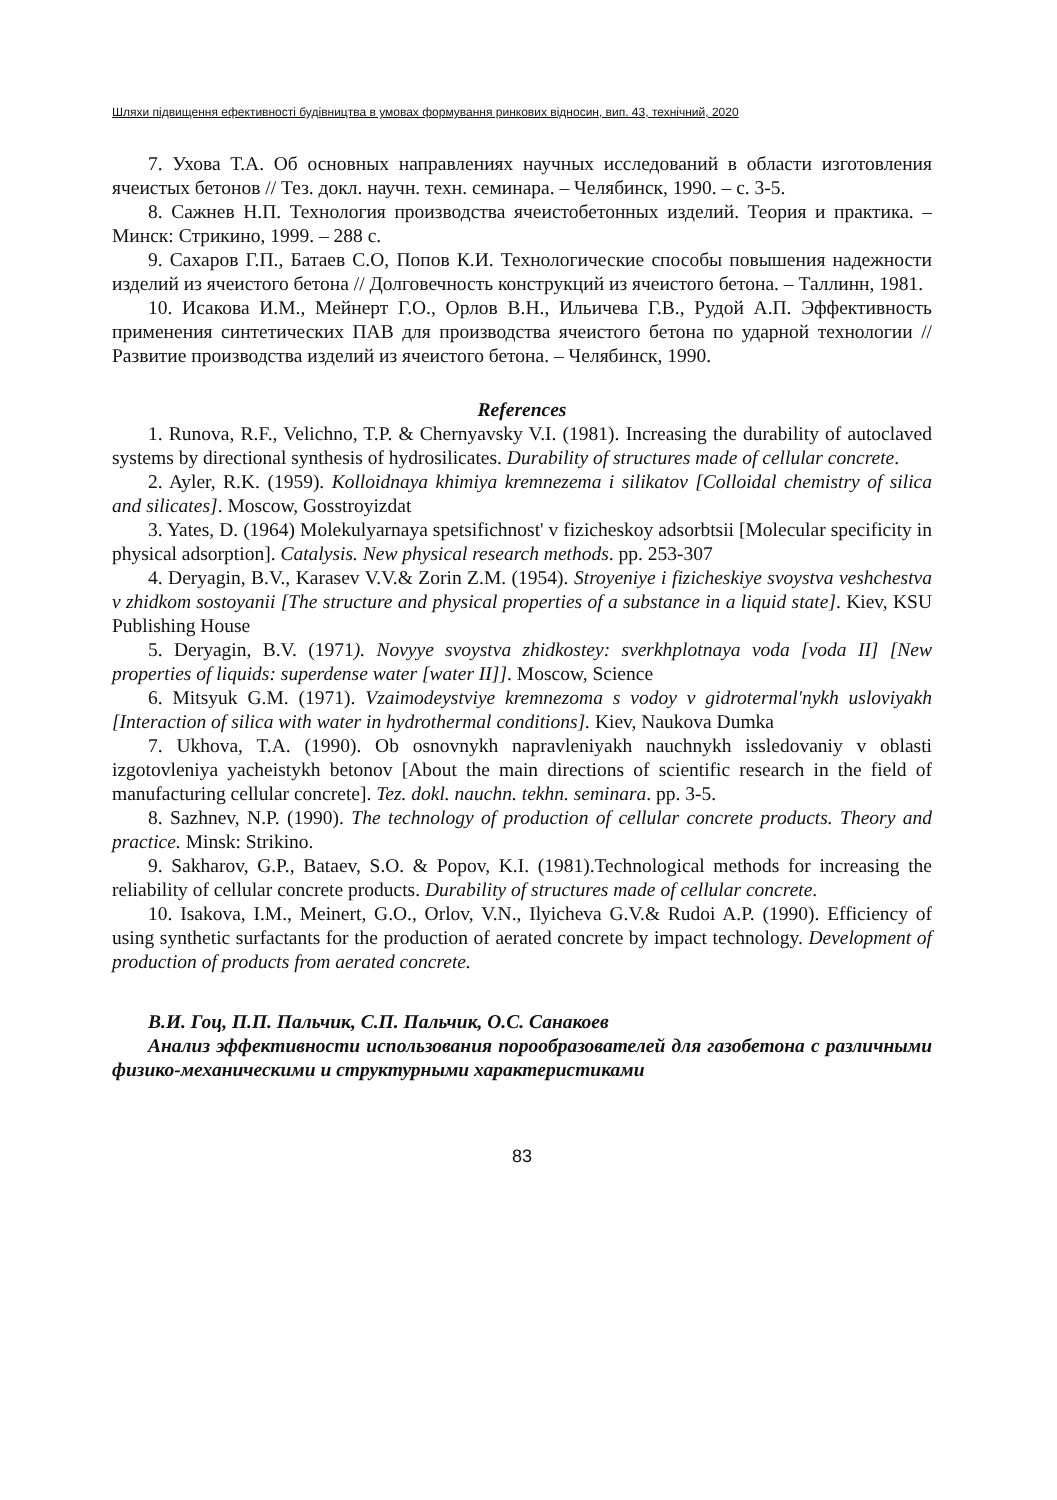Шляхи підвищення ефективності будівництва в умовах формування ринкових відносин, вип. 43, технічний, 2020
7. Ухова Т.А. Об основных направлениях научных исследований в области изготовления ячеистых бетонов // Тез. докл. научн. техн. семинара. – Челябинск, 1990. – с. 3-5.
8. Сажнев Н.П. Технология производства ячеистобетонных изделий. Теория и практика. – Минск: Стрикино, 1999. – 288 с.
9. Сахаров Г.П., Батаев С.О, Попов К.И. Технологические способы повышения надежности изделий из ячеистого бетона // Долговечность конструкций из ячеистого бетона. – Таллинн, 1981.
10. Исакова И.М., Мейнерт Г.О., Орлов В.Н., Ильичева Г.В., Рудой А.П. Эффективность применения синтетических ПАВ для производства ячеистого бетона по ударной технологии // Развитие производства изделий из ячеистого бетона. – Челябинск, 1990.
References
1. Runova, R.F., Velichno, T.P. & Chernyavsky V.I. (1981). Increasing the durability of autoclaved systems by directional synthesis of hydrosilicates. Durability of structures made of cellular concrete.
2. Ayler, R.K. (1959). Kolloidnaya khimiya kremnezema i silikatov [Colloidal chemistry of silica and silicates]. Moscow, Gosstroyizdat
3. Yates, D. (1964) Molekulyarnaya spetsifichnost' v fizicheskoy adsorbtsii [Molecular specificity in physical adsorption]. Catalysis. New physical research methods. pp. 253-307
4. Deryagin, B.V., Karasev V.V.& Zorin Z.M. (1954). Stroyeniye i fizicheskiye svoystva veshchestva v zhidkom sostoyanii [The structure and physical properties of a substance in a liquid state]. Kiev, KSU Publishing House
5. Deryagin, B.V. (1971). Novyye svoystva zhidkostey: sverkhplotnaya voda [voda II] [New properties of liquids: superdense water [water II]]. Moscow, Science
6. Mitsyuk G.M. (1971). Vzaimodeystviye kremnezoma s vodoy v gidrotermal'nykh usloviyakh [Interaction of silica with water in hydrothermal conditions]. Kiev, Naukova Dumka
7. Ukhova, T.A. (1990). Ob osnovnykh napravleniyakh nauchnykh issledovaniy v oblasti izgotovleniya yacheistykh betonov [About the main directions of scientific research in the field of manufacturing cellular concrete]. Tez. dokl. nauchn. tekhn. seminara. pp. 3-5.
8. Sazhnev, N.P. (1990). The technology of production of cellular concrete products. Theory and practice. Minsk: Strikino.
9. Sakharov, G.P., Bataev, S.O. & Popov, K.I. (1981).Technological methods for increasing the reliability of cellular concrete products. Durability of structures made of cellular concrete.
10. Isakova, I.M., Meinert, G.O., Orlov, V.N., Ilyicheva G.V.& Rudoi A.P. (1990). Efficiency of using synthetic surfactants for the production of aerated concrete by impact technology. Development of production of products from aerated concrete.
В.И. Гоц, П.П. Пальчик, С.П. Пальчик, О.С. Санакоев
Анализ эффективности использования порообразователей для газобетона с различными физико-механическими и структурными характеристиками
83